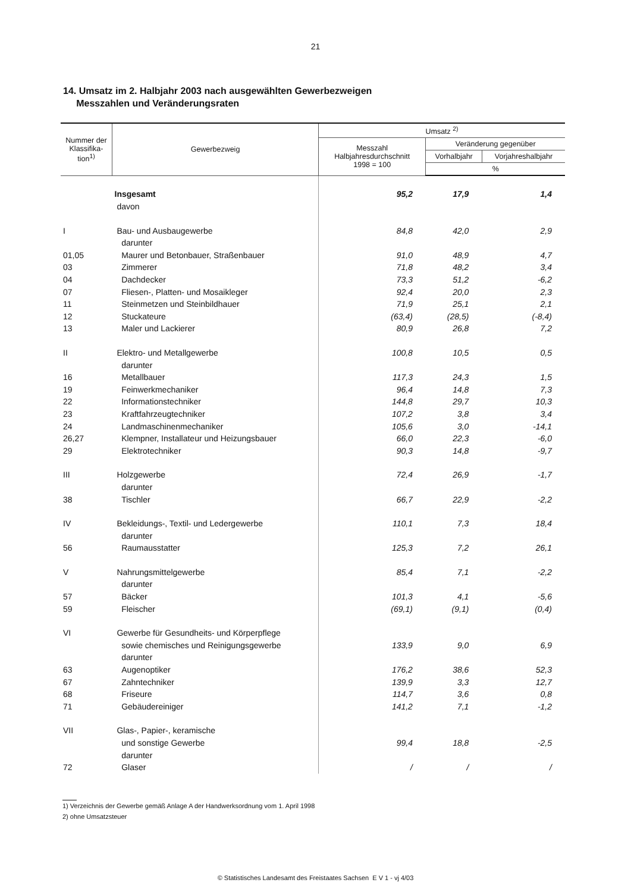21
14. Umsatz im 2. Halbjahr 2003 nach ausgewählten Gewerbezweigen
Messzahlen und Veränderungsraten
| Nummer der Klassifika-tion<sup>1)</sup> | Gewerbezweig | Umsatz <sup>2)</sup> | | |
| --- | --- | --- | --- | --- |
| | | Messzahl Halbjahresdurchschnitt 1998 = 100 | Veränderung gegenüber | |
| | | | Vorhalbjahr | Vorjahreshalbjahr |
| | | | % | |
| | Insgesamt | 95,2 | 17,9 | 1,4 |
| | davon | | | |
| I | Bau- und Ausbaugewerbe | 84,8 | 42,0 | 2,9 |
| | darunter | | | |
| 01,05 | Maurer und Betonbauer, Straßenbauer | 91,0 | 48,9 | 4,7 |
| 03 | Zimmerer | 71,8 | 48,2 | 3,4 |
| 04 | Dachdecker | 73,3 | 51,2 | -6,2 |
| 07 | Fliesen-, Platten- und Mosaikleger | 92,4 | 20,0 | 2,3 |
| 11 | Steinmetzen und Steinbildhauer | 71,9 | 25,1 | 2,1 |
| 12 | Stuckateure | (63,4) | (28,5) | (-8,4) |
| 13 | Maler und Lackierer | 80,9 | 26,8 | 7,2 |
| II | Elektro- und Metallgewerbe | 100,8 | 10,5 | 0,5 |
| | darunter | | | |
| 16 | Metallbauer | 117,3 | 24,3 | 1,5 |
| 19 | Feinwerkmechaniker | 96,4 | 14,8 | 7,3 |
| 22 | Informationstechniker | 144,8 | 29,7 | 10,3 |
| 23 | Kraftfahrzeugtechniker | 107,2 | 3,8 | 3,4 |
| 24 | Landmaschinenmechaniker | 105,6 | 3,0 | -14,1 |
| 26,27 | Klempner, Installateur und Heizungsbauer | 66,0 | 22,3 | -6,0 |
| 29 | Elektrotechniker | 90,3 | 14,8 | -9,7 |
| III | Holzgewerbe | 72,4 | 26,9 | -1,7 |
| | darunter | | | |
| 38 | Tischler | 66,7 | 22,9 | -2,2 |
| IV | Bekleidungs-, Textil- und Ledergewerbe | 110,1 | 7,3 | 18,4 |
| | darunter | | | |
| 56 | Raumausstatter | 125,3 | 7,2 | 26,1 |
| V | Nahrungsmittelgewerbe | 85,4 | 7,1 | -2,2 |
| | darunter | | | |
| 57 | Bäcker | 101,3 | 4,1 | -5,6 |
| 59 | Fleischer | (69,1) | (9,1) | (0,4) |
| VI | Gewerbe für Gesundheits- und Körperpflege | | | |
| | sowie chemisches und Reinigungsgewerbe | 133,9 | 9,0 | 6,9 |
| | darunter | | | |
| 63 | Augenoptiker | 176,2 | 38,6 | 52,3 |
| 67 | Zahntechniker | 139,9 | 3,3 | 12,7 |
| 68 | Friseure | 114,7 | 3,6 | 0,8 |
| 71 | Gebäudereiniger | 141,2 | 7,1 | -1,2 |
| VII | Glas-, Papier-, keramische | | | |
| | und sonstige Gewerbe | 99,4 | 18,8 | -2,5 |
| | darunter | | | |
| 72 | Glaser | / | / | / |
1) Verzeichnis der Gewerbe gemäß Anlage A der Handwerksordnung vom 1. April 1998
2) ohne Umsatzsteuer
© Statistisches Landesamt des Freistaates Sachsen E V 1 - vj 4/03